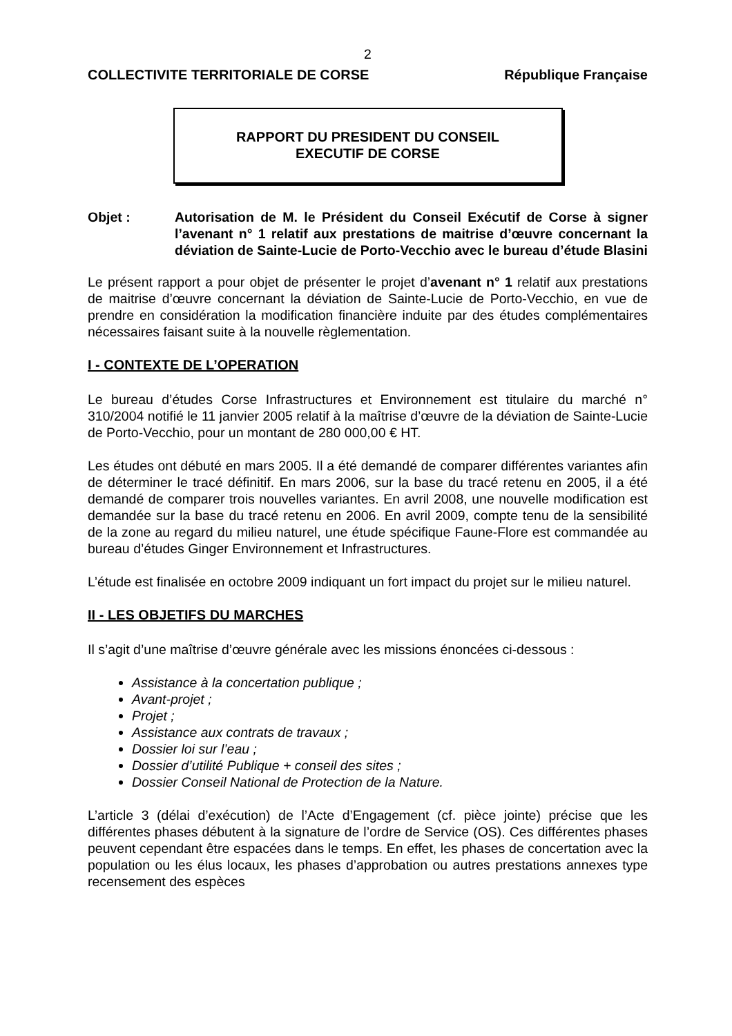2
COLLECTIVITE TERRITORIALE DE CORSE République Française
RAPPORT DU PRESIDENT DU CONSEIL
EXECUTIF DE CORSE
Objet : Autorisation de M. le Président du Conseil Exécutif de Corse à signer l’avenant n° 1 relatif aux prestations de maitrise d’œuvre concernant la déviation de Sainte-Lucie de Porto-Vecchio avec le bureau d’étude Blasini
Le présent rapport a pour objet de présenter le projet d’avenant n° 1 relatif aux prestations de maitrise d’œuvre concernant la déviation de Sainte-Lucie de Porto-Vecchio, en vue de prendre en considération la modification financière induite par des études complémentaires nécessaires faisant suite à la nouvelle règlementation.
I - CONTEXTE DE L’OPERATION
Le bureau d’études Corse Infrastructures et Environnement est titulaire du marché n° 310/2004 notifié le 11 janvier 2005 relatif à la maîtrise d’œuvre de la déviation de Sainte-Lucie de Porto-Vecchio, pour un montant de 280 000,00 € HT.
Les études ont débuté en mars 2005. Il a été demandé de comparer différentes variantes afin de déterminer le tracé définitif. En mars 2006, sur la base du tracé retenu en 2005, il a été demandé de comparer trois nouvelles variantes. En avril 2008, une nouvelle modification est demandée sur la base du tracé retenu en 2006. En avril 2009, compte tenu de la sensibilité de la zone au regard du milieu naturel, une étude spécifique Faune-Flore est commandée au bureau d’études Ginger Environnement et Infrastructures.
L’étude est finalisée en octobre 2009 indiquant un fort impact du projet sur le milieu naturel.
II - LES OBJETIFS DU MARCHES
Il s’agit d’une maîtrise d’œuvre générale avec les missions énoncées ci-dessous :
Assistance à la concertation publique ;
Avant-projet ;
Projet ;
Assistance aux contrats de travaux ;
Dossier loi sur l’eau ;
Dossier d’utilité Publique + conseil des sites ;
Dossier Conseil National de Protection de la Nature.
L’article 3 (délai d’exécution) de l’Acte d’Engagement (cf. pièce jointe) précise que les différentes phases débutent à la signature de l’ordre de Service (OS). Ces différentes phases peuvent cependant être espacées dans le temps. En effet, les phases de concertation avec la population ou les élus locaux, les phases d’approbation ou autres prestations annexes type recensement des espèces